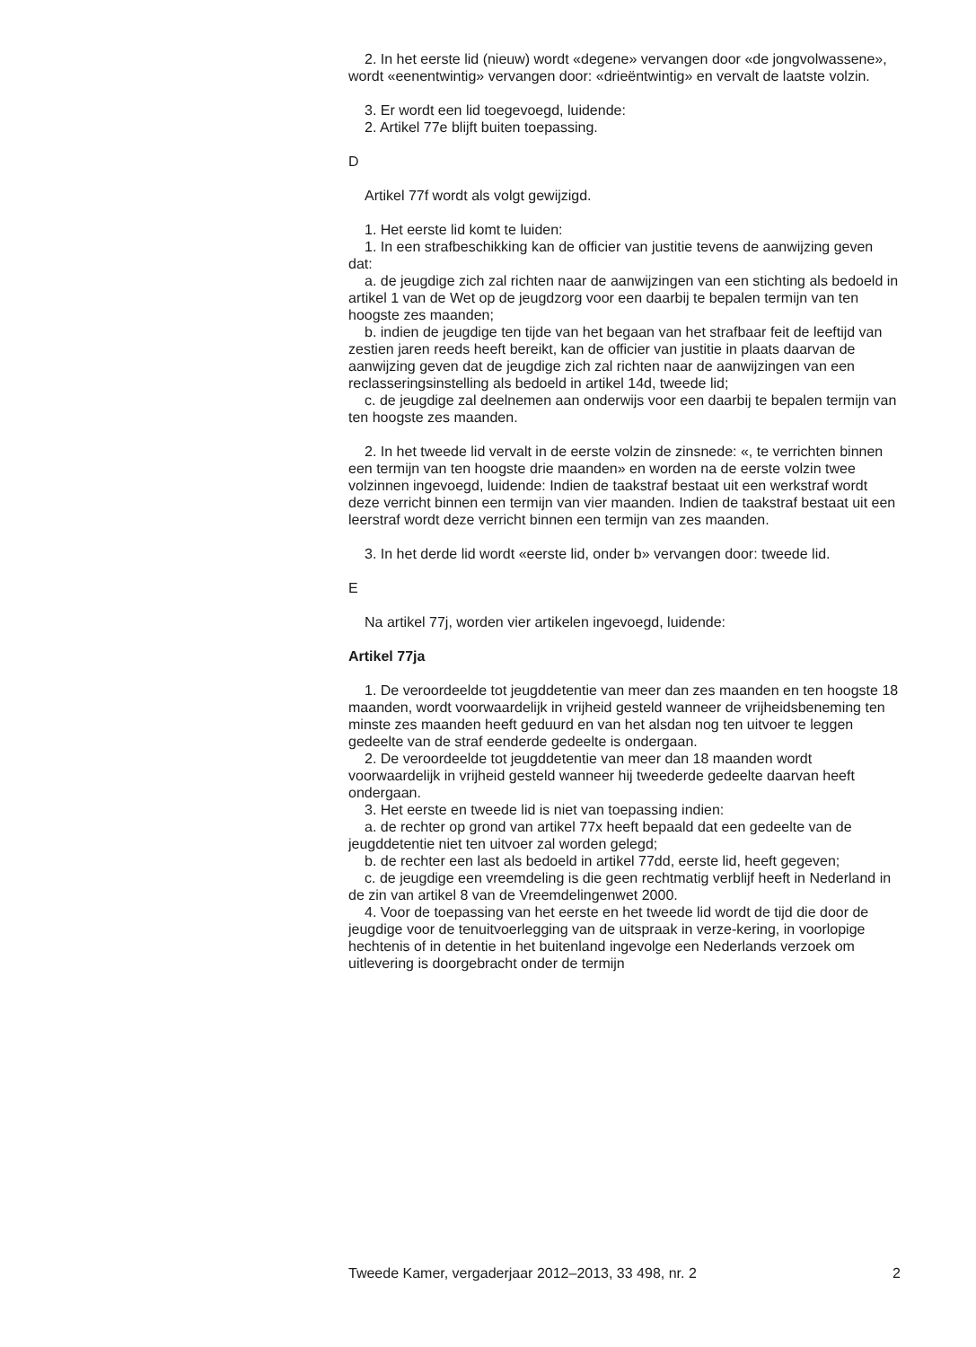2. In het eerste lid (nieuw) wordt «degene» vervangen door «de jongvolwassene», wordt «eenentwintig» vervangen door: «drieëntwintig» en vervalt de laatste volzin.
3. Er wordt een lid toegevoegd, luidende:
2. Artikel 77e blijft buiten toepassing.
D
Artikel 77f wordt als volgt gewijzigd.
1. Het eerste lid komt te luiden:
1. In een strafbeschikking kan de officier van justitie tevens de aanwijzing geven dat:
a. de jeugdige zich zal richten naar de aanwijzingen van een stichting als bedoeld in artikel 1 van de Wet op de jeugdzorg voor een daarbij te bepalen termijn van ten hoogste zes maanden;
b. indien de jeugdige ten tijde van het begaan van het strafbaar feit de leeftijd van zestien jaren reeds heeft bereikt, kan de officier van justitie in plaats daarvan de aanwijzing geven dat de jeugdige zich zal richten naar de aanwijzingen van een reclasseringsinstelling als bedoeld in artikel 14d, tweede lid;
c. de jeugdige zal deelnemen aan onderwijs voor een daarbij te bepalen termijn van ten hoogste zes maanden.
2. In het tweede lid vervalt in de eerste volzin de zinsnede: «, te verrichten binnen een termijn van ten hoogste drie maanden» en worden na de eerste volzin twee volzinnen ingevoegd, luidende: Indien de taakstraf bestaat uit een werkstraf wordt deze verricht binnen een termijn van vier maanden. Indien de taakstraf bestaat uit een leerstraf wordt deze verricht binnen een termijn van zes maanden.
3. In het derde lid wordt «eerste lid, onder b» vervangen door: tweede lid.
E
Na artikel 77j, worden vier artikelen ingevoegd, luidende:
Artikel 77ja
1. De veroordeelde tot jeugddetentie van meer dan zes maanden en ten hoogste 18 maanden, wordt voorwaardelijk in vrijheid gesteld wanneer de vrijheidsbeneming ten minste zes maanden heeft geduurd en van het alsdan nog ten uitvoer te leggen gedeelte van de straf eenderde gedeelte is ondergaan.
2. De veroordeelde tot jeugddetentie van meer dan 18 maanden wordt voorwaardelijk in vrijheid gesteld wanneer hij tweederde gedeelte daarvan heeft ondergaan.
3. Het eerste en tweede lid is niet van toepassing indien:
a. de rechter op grond van artikel 77x heeft bepaald dat een gedeelte van de jeugddetentie niet ten uitvoer zal worden gelegd;
b. de rechter een last als bedoeld in artikel 77dd, eerste lid, heeft gegeven;
c. de jeugdige een vreemdeling is die geen rechtmatig verblijf heeft in Nederland in de zin van artikel 8 van de Vreemdelingenwet 2000.
4. Voor de toepassing van het eerste en het tweede lid wordt de tijd die door de jeugdige voor de tenuitvoerlegging van de uitspraak in verze-kering, in voorlopige hechtenis of in detentie in het buitenland ingevolge een Nederlands verzoek om uitlevering is doorgebracht onder de termijn
Tweede Kamer, vergaderjaar 2012–2013, 33 498, nr. 2 2